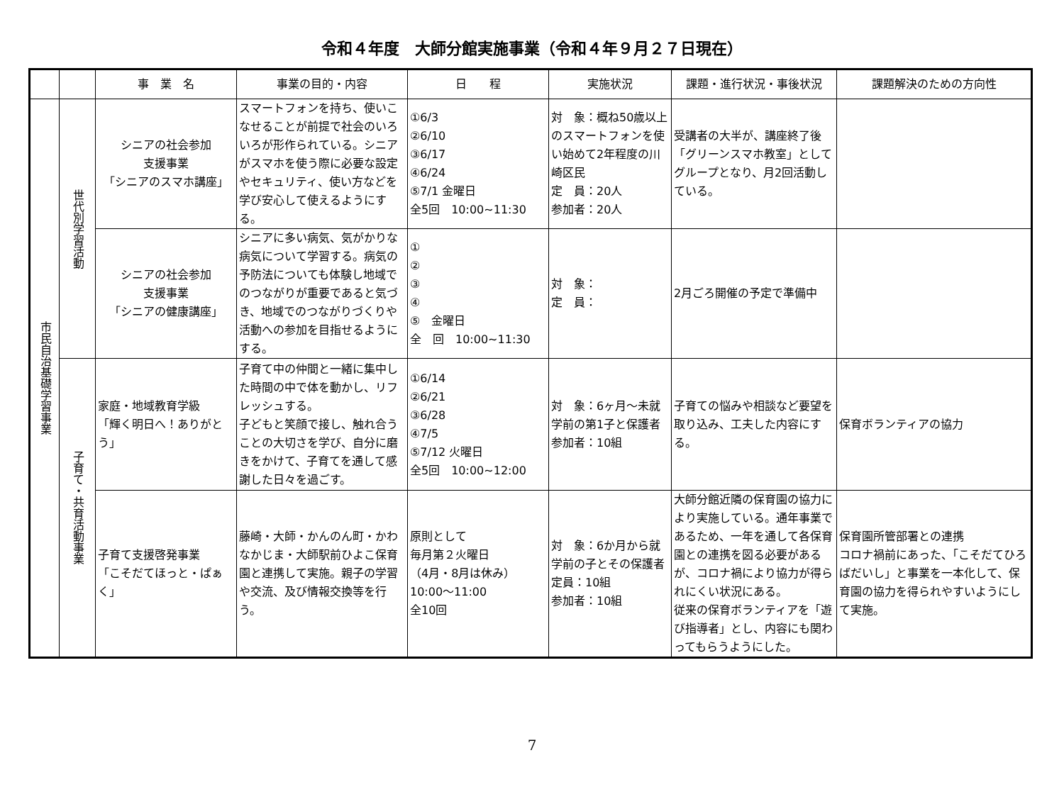令和４年度　大師分館実施事業（令和４年９月２７日現在）
| | | 事 業 名 | 事業の目的・内容 | 日 程 | 実施状況 | 課題・進行状況・事後状況 | 課題解決のための方向性 |
| --- | --- | --- | --- | --- | --- | --- | --- |
| 市民自治基礎学習事業 | 世代別学習活動 | シニアの社会参加 支援事業 「シニアのスマホ講座」 | スマートフォンを持ち、使いこなせることが前提で社会のいろいろが形作られている。シニアがスマホを使う際に必要な設定やセキュリティ、使い方などを学び安心して使えるようにする。 | ①6/3 ②6/10 ③6/17 ④6/24 ⑤7/1 金曜日 全5回 10:00~11:30 | 対 象：概ね50歳以上のスマートフォンを使い始めて2年程度の川崎区民 定 員：20人 参加者：20人 | 受講者の大半が、講座終了後「グリーンスマホ教室」としてグループとなり、月2回活動している。 | |
| | | シニアの社会参加 支援事業 「シニアの健康講座」 | シニアに多い病気、気がかりな病気について学習する。病気の予防法についても体験し地域でのつながりが重要であると気づき、地域でのつながりづくりや活動への参加を目指せるようにする。 | ① ② ③ ④ ⑤ 金曜日 全 回 10:00~11:30 | 対 象： 定 員： | 2月ごろ開催の予定で準備中 | |
| | 子育て・共育活動事業 | 家庭・地域教育学級 「輝く明日へ！ありがとう」 | 子育て中の仲間と一緒に集中した時間の中で体を動かし、リフレッシュする。 子どもと笑顔で接し、触れ合うことの大切さを学び、自分に磨きをかけて、子育てを通して感謝した日々を過ごす。 | ①6/14 ②6/21 ③6/28 ④7/5 ⑤7/12 火曜日 全5回 10:00~12:00 | 対 象：6ヶ月～未就学前の第1子と保護者 参加者：10組 | 子育ての悩みや相談など要望を取り込み、工夫した内容にする。 | 保育ボランティアの協力 |
| | | 子育て支援啓発事業 「こそだてほっと・ぱぁく」 | 藤崎・大師・かんのん町・かわなかじま・大師駅前ひよこ保育園と連携して実施。親子の学習や交流、及び情報交換等を行う。 | 原則として 毎月第２火曜日 （4月・8月は休み） 10:00～11:00 全10回 | 対 象：6か月から就学前の子とその保護者 定員：10組 参加者：10組 | 大師分館近隣の保育園の協力により実施している。通年事業であるため、一年を通して各保育園との連携を図る必要があるが、コロナ禍により協力が得られにくい状況にある。 従来の保育ボランティアを「遊び指導者」とし、内容にも関わってもらうようにした。 | 保育園所管部署との連携 コロナ禍前にあった、「こそだてひろばだいし」と事業を一本化して、保育園の協力を得られやすいようにして実施。 |
7